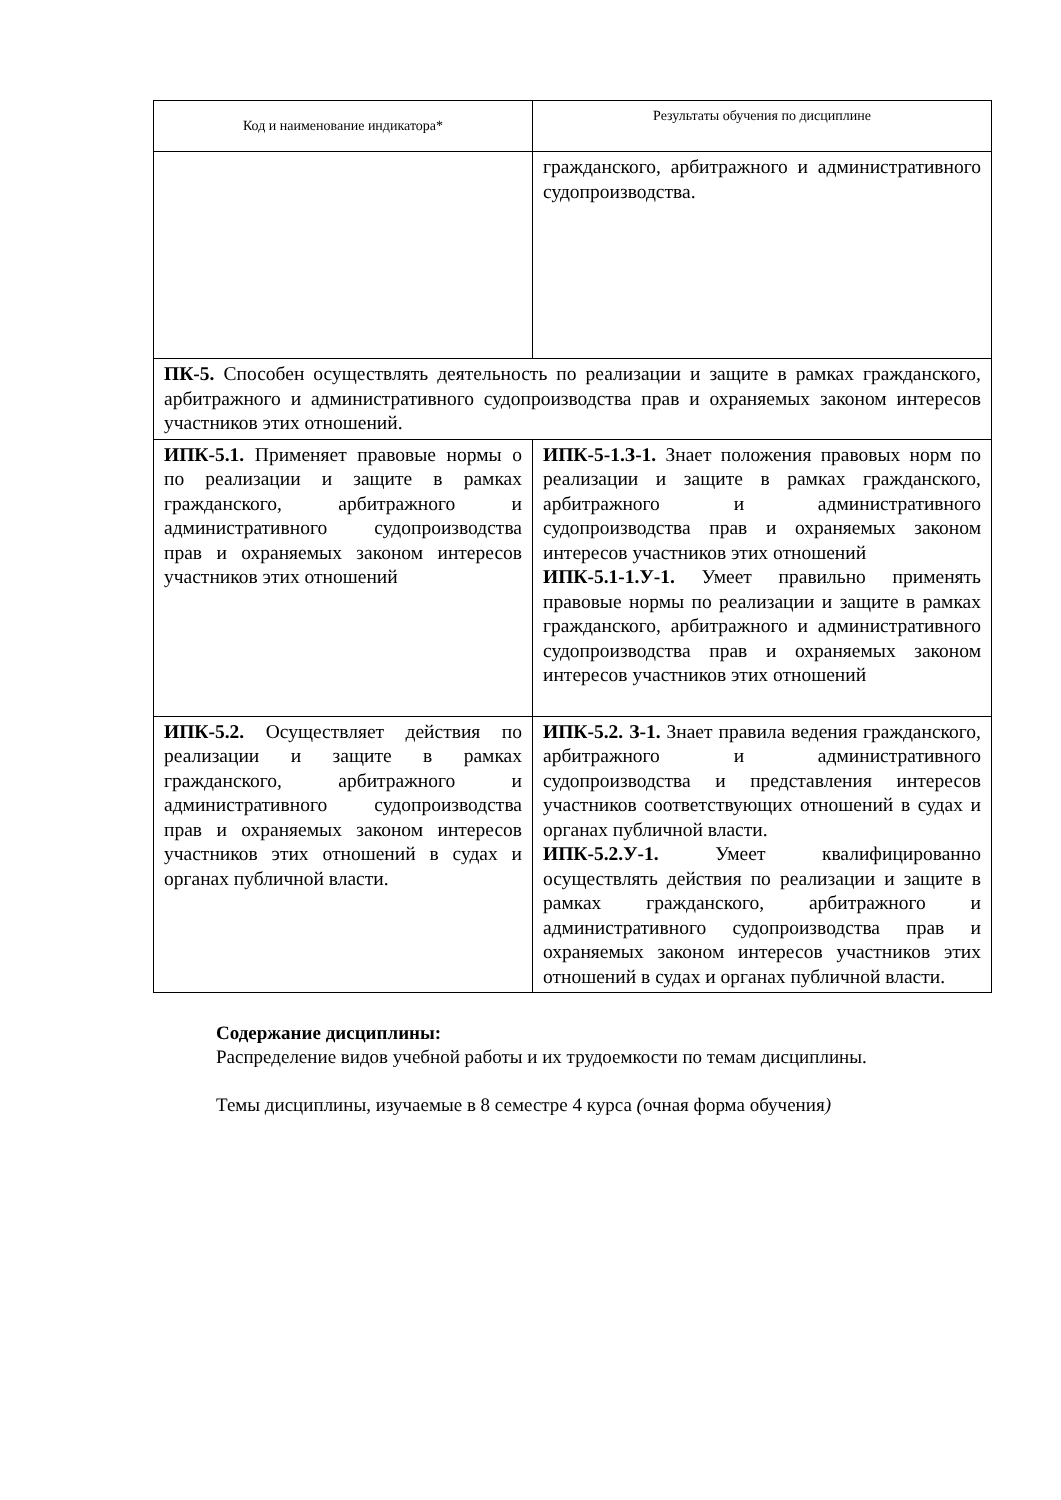| Код и наименование индикатора* | Результаты обучения по дисциплине |
| --- | --- |
| | гражданского, арбитражного и административного судопроизводства. |
| ПК-5. Способен осуществлять деятельность по реализации и защите в рамках гражданского, арбитражного и административного судопроизводства прав и охраняемых законом интересов участников этих отношений. | |
| ИПК-5.1. Применяет правовые нормы о по реализации и защите в рамках гражданского, арбитражного и административного судопроизводства прав и охраняемых законом интересов участников этих отношений | ИПК-5-1.З-1. Знает положения правовых норм по реализации и защите в рамках гражданского, арбитражного и административного судопроизводства прав и охраняемых законом интересов участников этих отношений ИПК-5.1-1.У-1. Умеет правильно применять правовые нормы по реализации и защите в рамках гражданского, арбитражного и административного судопроизводства прав и охраняемых законом интересов участников этих отношений |
| ИПК-5.2. Осуществляет действия по реализации и защите в рамках гражданского, арбитражного и административного судопроизводства прав и охраняемых законом интересов участников этих отношений в судах и органах публичной власти. | ИПК-5.2. З-1. Знает правила ведения гражданского, арбитражного и административного судопроизводства и представления интересов участников соответствующих отношений в судах и органах публичной власти. ИПК-5.2.У-1. Умеет квалифицированно осуществлять действия по реализации и защите в рамках гражданского, арбитражного и административного судопроизводства прав и охраняемых законом интересов участников этих отношений в судах и органах публичной власти. |
Содержание дисциплины:
Распределение видов учебной работы и их трудоемкости по темам дисциплины.
Темы дисциплины, изучаемые в 8 семестре 4 курса (очная форма обучения)